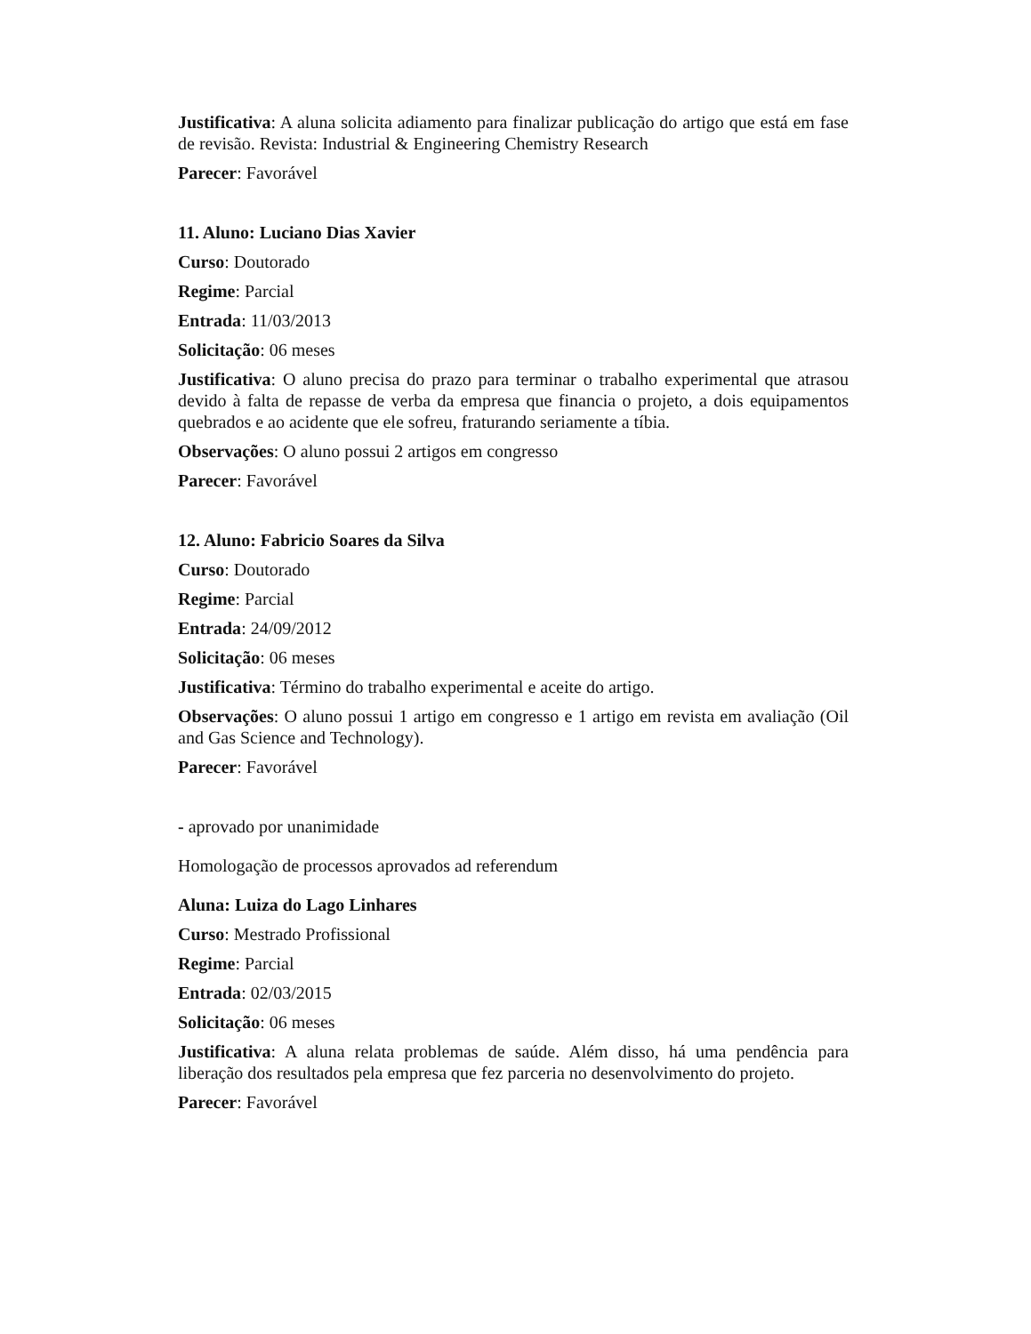Justificativa: A aluna solicita adiamento para finalizar publicação do artigo que está em fase de revisão. Revista: Industrial & Engineering Chemistry Research
Parecer: Favorável
11. Aluno: Luciano Dias Xavier
Curso: Doutorado
Regime: Parcial
Entrada: 11/03/2013
Solicitação: 06 meses
Justificativa: O aluno precisa do prazo para terminar o trabalho experimental que atrasou devido à falta de repasse de verba da empresa que financia o projeto, a dois equipamentos quebrados e ao acidente que ele sofreu, fraturando seriamente a tíbia.
Observações: O aluno possui 2 artigos em congresso
Parecer: Favorável
12. Aluno: Fabricio Soares da Silva
Curso: Doutorado
Regime: Parcial
Entrada: 24/09/2012
Solicitação: 06 meses
Justificativa: Término do trabalho experimental e aceite do artigo.
Observações: O aluno possui 1 artigo em congresso e 1 artigo em revista em avaliação (Oil and Gas Science and Technology).
Parecer: Favorável
- aprovado por unanimidade
Homologação de processos aprovados ad referendum
Aluna: Luiza do Lago Linhares
Curso: Mestrado Profissional
Regime: Parcial
Entrada: 02/03/2015
Solicitação: 06 meses
Justificativa: A aluna relata problemas de saúde. Além disso, há uma pendência para liberação dos resultados pela empresa que fez parceria no desenvolvimento do projeto.
Parecer: Favorável